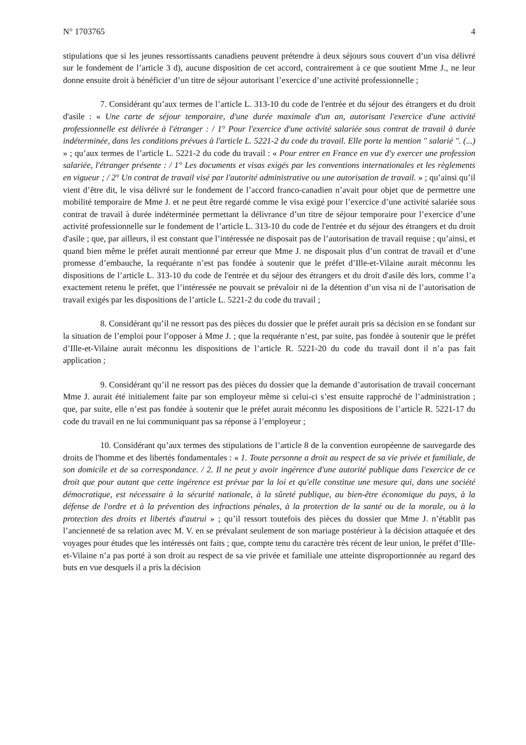N° 1703765 4
stipulations que si les jeunes ressortissants canadiens peuvent prétendre à deux séjours sous couvert d’un visa délivré sur le fondement de l’article 3 d), aucune disposition de cet accord, contrairement à ce que soutient Mme J., ne leur donne ensuite droit à bénéficier d’un titre de séjour autorisant l’exercice d’une activité professionnelle ;
7. Considérant qu’aux termes de l’article L. 313-10 du code de l'entrée et du séjour des étrangers et du droit d'asile : « Une carte de séjour temporaire, d'une durée maximale d'un an, autorisant l'exercice d'une activité professionnelle est délivrée à l'étranger : / 1° Pour l'exercice d'une activité salariée sous contrat de travail à durée indéterminée, dans les conditions prévues à l'article L. 5221-2 du code du travail. Elle porte la mention " salarié ". (...) » ; qu’aux termes de l’article L. 5221-2 du code du travail : « Pour entrer en France en vue d'y exercer une profession salariée, l'étranger présente : / 1° Les documents et visas exigés par les conventions internationales et les règlements en vigueur ; / 2° Un contrat de travail visé par l'autorité administrative ou une autorisation de travail. » ; qu’ainsi qu’il vient d’être dit, le visa délivré sur le fondement de l’accord franco-canadien n’avait pour objet que de permettre une mobilité temporaire de Mme J. et ne peut être regardé comme le visa exigé pour l’exercice d’une activité salariée sous contrat de travail à durée indéterminée permettant la délivrance d’un titre de séjour temporaire pour l’exercice d’une activité professionnelle sur le fondement de l’article L. 313-10 du code de l'entrée et du séjour des étrangers et du droit d'asile ; que, par ailleurs, il est constant que l’intéressée ne disposait pas de l’autorisation de travail requise ; qu’ainsi, et quand bien même le préfet aurait mentionné par erreur que Mme J. ne disposait plus d’un contrat de travail et d’une promesse d’embauche, la requérante n’est pas fondée à soutenir que le préfet d’Ille-et-Vilaine aurait méconnu les dispositions de l’article L. 313-10 du code de l'entrée et du séjour des étrangers et du droit d'asile dès lors, comme l’a exactement retenu le préfet, que l’intéressée ne pouvait se prévaloir ni de la détention d’un visa ni de l’autorisation de travail exigés par les dispositions de l’article L. 5221-2 du code du travail ;
8. Considérant qu’il ne ressort pas des pièces du dossier que le préfet aurait pris sa décision en se fondant sur la situation de l’emploi pour l’opposer à Mme J. ; que la requérante n’est, par suite, pas fondée à soutenir que le préfet d’Ille-et-Vilaine aurait méconnu les dispositions de l’article R. 5221-20 du code du travail dont il n’a pas fait application ;
9. Considérant qu’il ne ressort pas des pièces du dossier que la demande d’autorisation de travail concernant Mme J. aurait été initialement faite par son employeur même si celui-ci s’est ensuite rapproché de l’administration ; que, par suite, elle n’est pas fondée à soutenir que le préfet aurait méconnu les dispositions de l’article R. 5221-17 du code du travail en ne lui communiquant pas sa réponse à l’employeur ;
10. Considérant qu’aux termes des stipulations de l’article 8 de la convention européenne de sauvegarde des droits de l'homme et des libertés fondamentales : « 1. Toute personne a droit au respect de sa vie privée et familiale, de son domicile et de sa correspondance. / 2. Il ne peut y avoir ingérence d'une autorité publique dans l'exercice de ce droit que pour autant que cette ingérence est prévue par la loi et qu'elle constitue une mesure qui, dans une société démocratique, est nécessaire à la sécurité nationale, à la sûreté publique, au bien-être économique du pays, à la défense de l'ordre et à la prévention des infractions pénales, à la protection de la santé ou de la morale, ou à la protection des droits et libertés d'autrui » ; qu’il ressort toutefois des pièces du dossier que Mme J. n’établit pas l’ancienneté de sa relation avec M. V. en se prévalant seulement de son mariage postérieur à la décision attaquée et des voyages pour études que les intéressés ont faits ; que, compte tenu du caractère très récent de leur union, le préfet d’Ille-et-Vilaine n’a pas porté à son droit au respect de sa vie privée et familiale une atteinte disproportionnée au regard des buts en vue desquels il a pris la décision